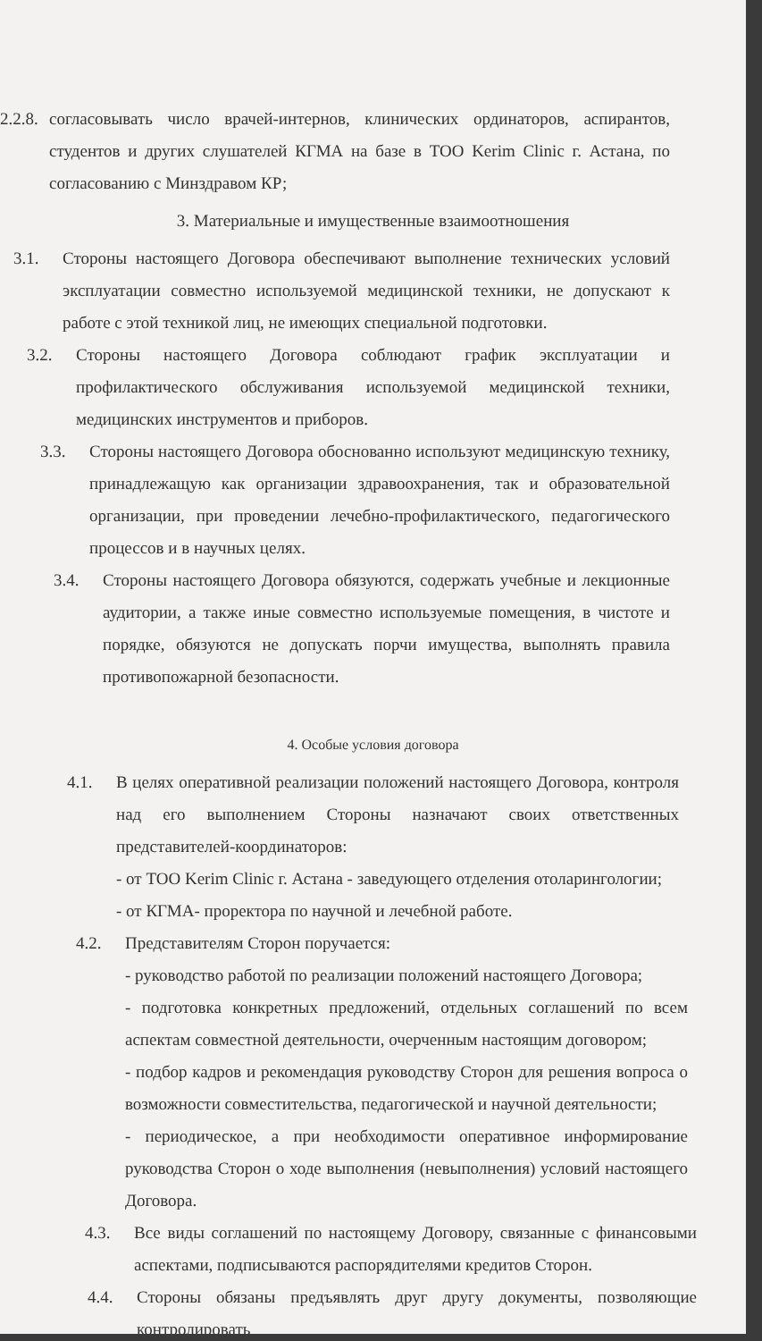2.2.8.
согласовывать число врачей-интернов, клинических ординаторов, аспирантов, студентов и других слушателей КГМА на базе в ТОО Kerim Clinic г. Астана, по согласованию с Минздравом КР;
3. Материальные и имущественные взаимоотношения
3.1. Стороны настоящего Договора обеспечивают выполнение технических условий эксплуатации совместно используемой медицинской техники, не допускают к работе с этой техникой лиц, не имеющих специальной подготовки.
3.2. Стороны настоящего Договора соблюдают график эксплуатации и профилактического обслуживания используемой медицинской техники, медицинских инструментов и приборов.
3.3. Стороны настоящего Договора обоснованно используют медицинскую технику, принадлежащую как организации здравоохранения, так и образовательной организации, при проведении лечебно-профилактического, педагогического процессов и в научных целях.
3.4. Стороны настоящего Договора обязуются, содержать учебные и лекционные аудитории, а также иные совместно используемые помещения, в чистоте и порядке, обязуются не допускать порчи имущества, выполнять правила противопожарной безопасности.
4. Особые условия договора
4.1. В целях оперативной реализации положений настоящего Договора, контроля над его выполнением Стороны назначают своих ответственных представителей-координаторов:
- от ТОО Kerim Clinic г. Астана - заведующего отделения отоларингологии;
- от КГМА- проректора по научной и лечебной работе.
4.2. Представителям Сторон поручается:
- руководство работой по реализации положений настоящего Договора;
- подготовка конкретных предложений, отдельных соглашений по всем аспектам совместной деятельности, очерченным настоящим договором;
- подбор кадров и рекомендация руководству Сторон для решения вопроса о возможности совместительства, педагогической и научной деятельности;
- периодическое, а при необходимости оперативное информирование руководства Сторон о ходе выполнения (невыполнения) условий настоящего Договора.
4.3. Все виды соглашений по настоящему Договору, связанные с финансовыми аспектами, подписываются распорядителями кредитов Сторон.
4.4. Стороны обязаны предъявлять друг другу документы, позволяющие контролировать